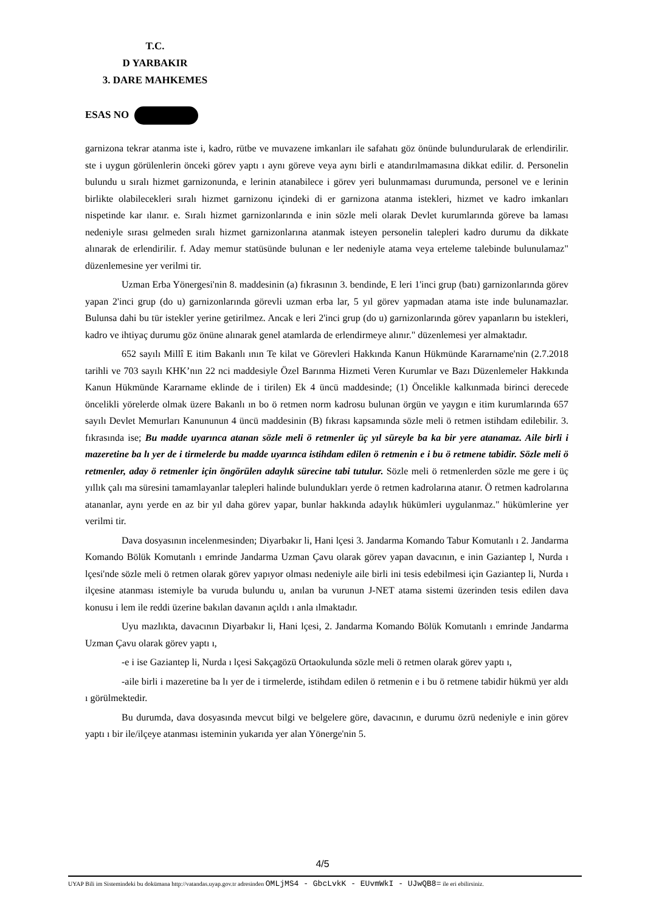T.C.
D YARBAKIR
3. DARE MAHKEMES
ESAS NO
garnizona tekrar atanma iste i, kadro, rütbe ve muvazene imkanları ile safahatı göz önünde bulundurularak de erlendirilir. ste i uygun görülenlerin önceki görev yaptı ı aynı göreve veya aynı birli e atandırılmamasına dikkat edilir. d. Personelin bulundu u sıralı hizmet garnizonunda, e lerinin atanabilece i görev yeri bulunmaması durumunda, personel ve e lerinin birlikte olabilecekleri sıralı hizmet garnizonu içindeki di er garnizona atanma istekleri, hizmet ve kadro imkanları nispetinde kar ılanır. e. Sıralı hizmet garnizonlarında e inin sözle meli olarak Devlet kurumlarında göreve ba laması nedeniyle sırası gelmeden sıralı hizmet garnizonlarına atanmak isteyen personelin talepleri kadro durumu da dikkate alınarak de erlendirilir. f. Aday memur statüsünde bulunan e ler nedeniyle atama veya erteleme talebinde bulunulamaz" düzenlemesine yer verilmi tir.
Uzman Erba Yönergesi'nin 8. maddesinin (a) fıkrasının 3. bendinde, E leri 1'inci grup (batı) garnizonlarında görev yapan 2'inci grup (do u) garnizonlarında görevli uzman erba lar, 5 yıl görev yapmadan atama iste inde bulunamazlar. Bulunsa dahi bu tür istekler yerine getirilmez. Ancak e leri 2'inci grup (do u) garnizonlarında görev yapanların bu istekleri, kadro ve ihtiyaç durumu göz önüne alınarak genel atamlarda de erlendirmeye alınır." düzenlemesi yer almaktadır.
652 sayılı Millî E itim Bakanlı ının Te kilat ve Görevleri Hakkında Kanun Hükmünde Kararname'nin (2.7.2018 tarihli ve 703 sayılı KHK’nın 22 nci maddesiyle Özel Barınma Hizmeti Veren Kurumlar ve Bazı Düzenlemeler Hakkında Kanun Hükmünde Kararname eklinde de i tirilen) Ek 4 üncü maddesinde; (1) Öncelikle kalkınmada birinci derecede öncelikli yörelerde olmak üzere Bakanlı ın bo ö retmen norm kadrosu bulunan örgün ve yaygın e itim kurumlarında 657 sayılı Devlet Memurları Kanununun 4 üncü maddesinin (B) fıkrası kapsamında sözle meli ö retmen istihdam edilebilir. 3. fıkrasında ise; Bu madde uyarınca atanan sözle meli ö retmenler üç yıl süreyle ba ka bir yere atanamaz. Aile birli i mazeretine ba lı yer de i tirmelerde bu madde uyarınca istihdam edilen ö retmenin e i bu ö retmene tabidir. Sözle meli ö retmenler, aday ö retmenler için öngörülen adaylık sürecine tabi tutulur. Sözle meli ö retmenlerden sözle me gere i üç yıllık çalı ma süresini tamamlayanlar talepleri halinde bulundukları yerde ö retmen kadrolarına atanır. Ö retmen kadrolarına atananlar, aynı yerde en az bir yıl daha görev yapar, bunlar hakkında adaylık hükümleri uygulanmaz." hükümlerine yer verilmi tir.
Dava dosyasının incelenmesinden; Diyarbakır li, Hani lçesi 3. Jandarma Komando Tabur Komutanlı ı 2. Jandarma Komando Bölük Komutanlı ı emrinde Jandarma Uzman Çavu olarak görev yapan davacının, e inin Gaziantep l, Nurda ı lçesi'nde sözle meli ö retmen olarak görev yapıyor olması nedeniyle aile birli ini tesis edebilmesi için Gaziantep li, Nurda ı ilçesine atanması istemiyle ba vuruda bulundu u, anılan ba vurunun J-NET atama sistemi üzerinden tesis edilen dava konusu i lem ile reddi üzerine bakılan davanın açıldı ı anla ılmaktadır.
Uyu mazlıkta, davacının Diyarbakır li, Hani lçesi, 2. Jandarma Komando Bölük Komutanlı ı emrinde Jandarma Uzman Çavu olarak görev yaptı ı,
-e i ise Gaziantep li, Nurda ı lçesi Sakçagözü Ortaokulunda sözle meli ö retmen olarak görev yaptı ı,
-aile birli i mazeretine ba lı yer de i tirmelerde, istihdam edilen ö retmenin e i bu ö retmene tabidir hükmü yer aldı ı görülmektedir.
Bu durumda, dava dosyasında mevcut bilgi ve belgelere göre, davacının, e durumu özrü nedeniyle e inin görev yaptı ı bir ile/ilçeye atanması isteminin yukarıda yer alan Yönerge'nin 5.
4/5
UYAP Bili im Sistemindeki bu dokümana http://vatandas.uyap.gov.tr adresinden OMLjMS4 - GbcLvkK - EUvmWkI - UJwQB8= ile eri ebilirsiniz.